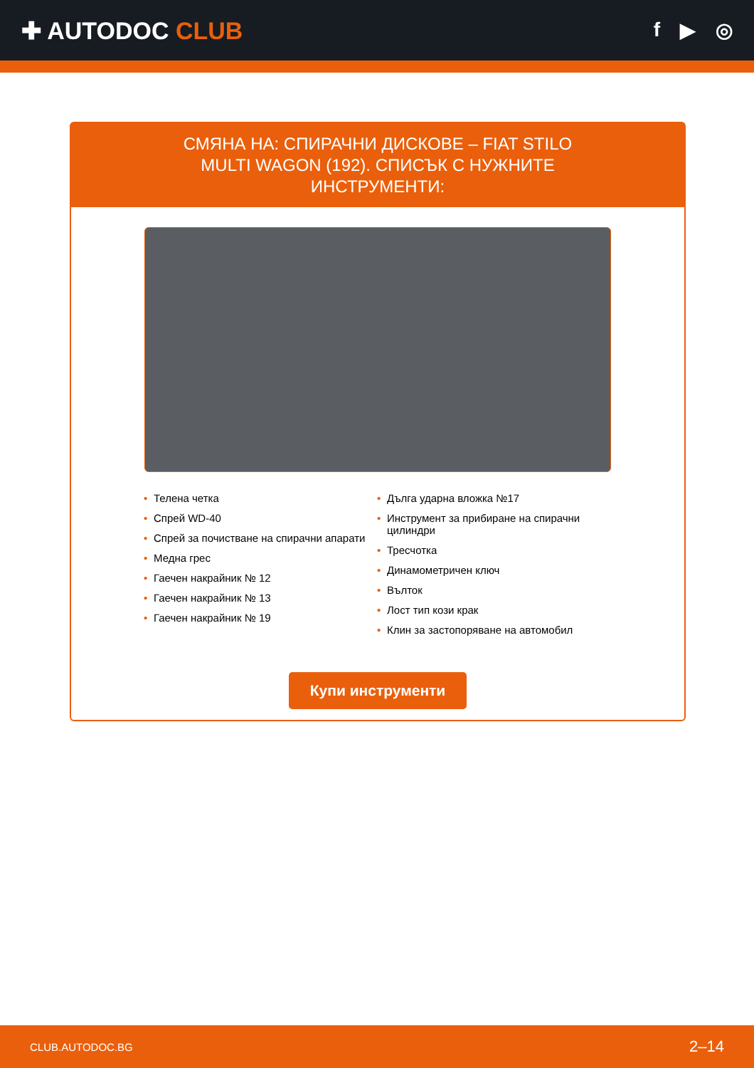✚ AUTODOC CLUB
f ▶ ◎
СМЯНА НА: СПИРАЧНИ ДИСКОВЕ – FIAT STILO MULTI WAGON (192). СПИСЪК С НУЖНИТЕ ИНСТРУМЕНТИ:
• Телена четка
• Спрей WD-40
• Спрей за почистване на спирачни апарати
• Медна грес
• Гаечен накрайник № 12
• Гаечен накрайник № 13
• Гаечен накрайник № 19
• Дълга ударна вложка №17
• Инструмент за прибиране на спирачни цилиндри
• Тресчотка
• Динамометричен ключ
• Вълток
• Лост тип кози крак
• Клин за застопоряване на автомобил
Купи инструменти
CLUB.AUTODOC.BG 2–14